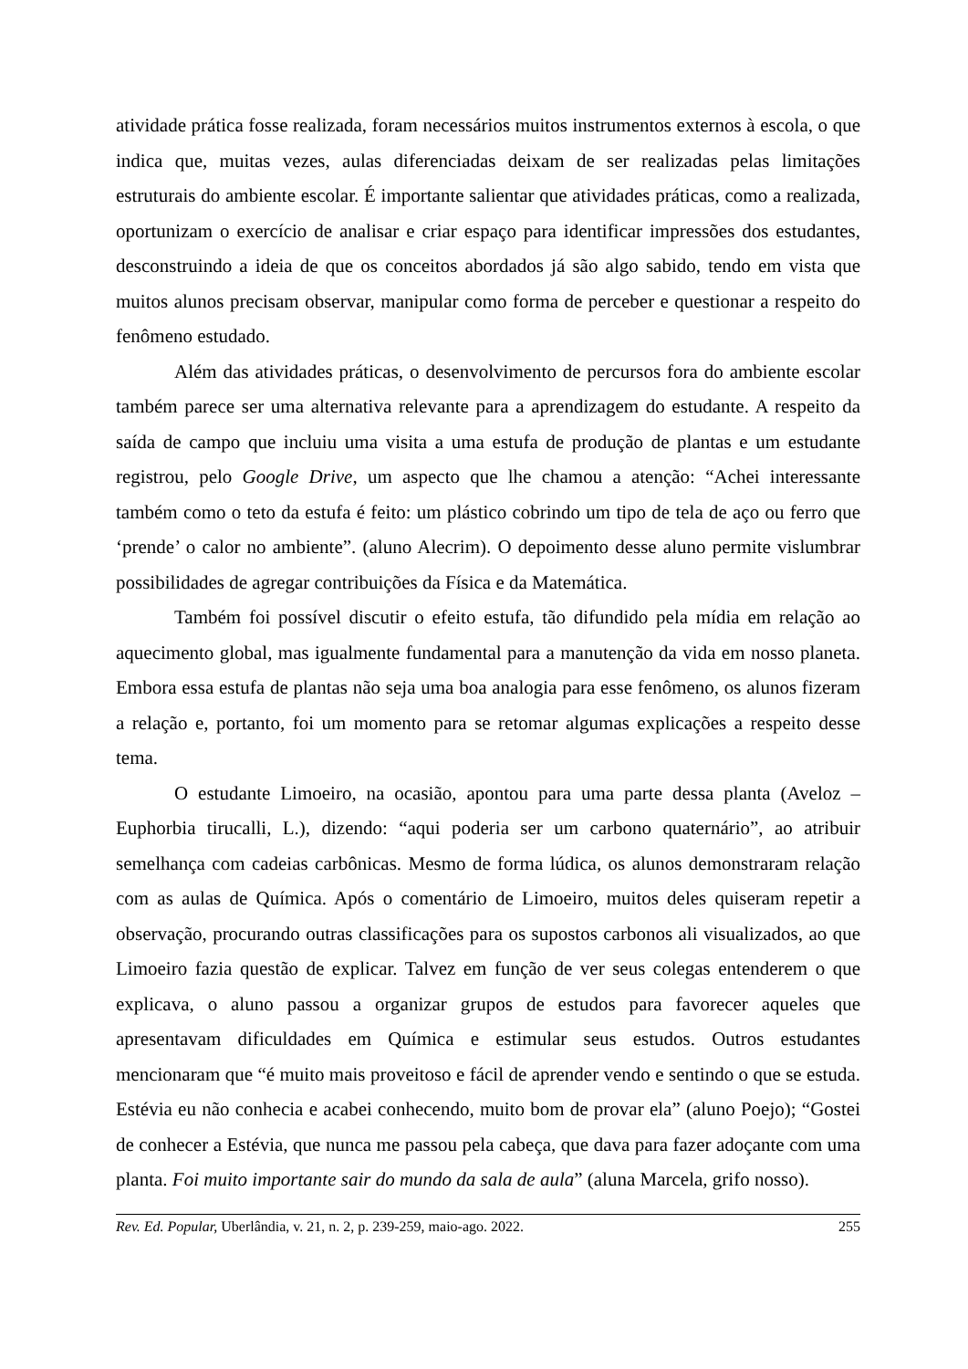atividade prática fosse realizada, foram necessários muitos instrumentos externos à escola, o que indica que, muitas vezes, aulas diferenciadas deixam de ser realizadas pelas limitações estruturais do ambiente escolar. É importante salientar que atividades práticas, como a realizada, oportunizam o exercício de analisar e criar espaço para identificar impressões dos estudantes, desconstruindo a ideia de que os conceitos abordados já são algo sabido, tendo em vista que muitos alunos precisam observar, manipular como forma de perceber e questionar a respeito do fenômeno estudado.
Além das atividades práticas, o desenvolvimento de percursos fora do ambiente escolar também parece ser uma alternativa relevante para a aprendizagem do estudante. A respeito da saída de campo que incluiu uma visita a uma estufa de produção de plantas e um estudante registrou, pelo Google Drive, um aspecto que lhe chamou a atenção: “Achei interessante também como o teto da estufa é feito: um plástico cobrindo um tipo de tela de aço ou ferro que ‘prende’ o calor no ambiente”. (aluno Alecrim). O depoimento desse aluno permite vislumbrar possibilidades de agregar contribuições da Física e da Matemática.
Também foi possível discutir o efeito estufa, tão difundido pela mídia em relação ao aquecimento global, mas igualmente fundamental para a manutenção da vida em nosso planeta. Embora essa estufa de plantas não seja uma boa analogia para esse fenômeno, os alunos fizeram a relação e, portanto, foi um momento para se retomar algumas explicações a respeito desse tema.
O estudante Limoeiro, na ocasião, apontou para uma parte dessa planta (Aveloz – Euphorbia tirucalli, L.), dizendo: “aqui poderia ser um carbono quaternário”, ao atribuir semelhança com cadeias carbônicas. Mesmo de forma lúdica, os alunos demonstraram relação com as aulas de Química. Após o comentário de Limoeiro, muitos deles quiseram repetir a observação, procurando outras classificações para os supostos carbonos ali visualizados, ao que Limoeiro fazia questão de explicar. Talvez em função de ver seus colegas entenderem o que explicava, o aluno passou a organizar grupos de estudos para favorecer aqueles que apresentavam dificuldades em Química e estimular seus estudos. Outros estudantes mencionaram que “é muito mais proveitoso e fácil de aprender vendo e sentindo o que se estuda. Estévia eu não conhecia e acabei conhecendo, muito bom de provar ela” (aluno Poejo); “Gostei de conhecer a Estévia, que nunca me passou pela cabeça, que dava para fazer adoçante com uma planta. Foi muito importante sair do mundo da sala de aula” (aluna Marcela, grifo nosso).
Rev. Ed. Popular, Uberlândia, v. 21, n. 2, p. 239-259, maio-ago. 2022. 255